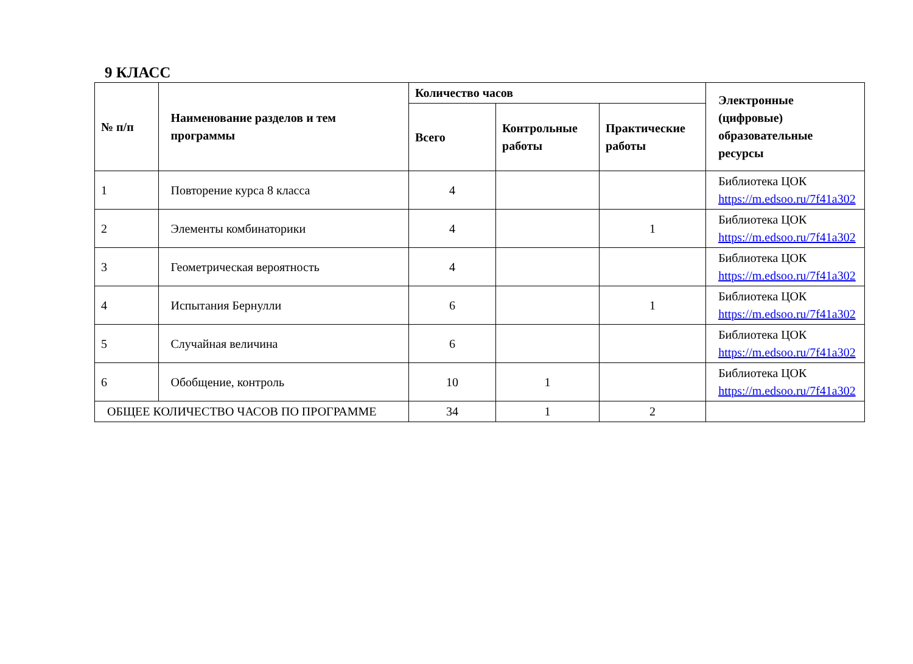9 КЛАСС
| № п/п | Наименование разделов и тем программы | Количество часов | | | Электронные (цифровые) образовательные ресурсы |
| --- | --- | --- | --- | --- | --- |
| | | Всего | Контрольные работы | Практические работы | |
| 1 | Повторение курса 8 класса | 4 | | | Библиотека ЦОК https://m.edsoo.ru/7f41a302 |
| 2 | Элементы комбинаторики | 4 | | 1 | Библиотека ЦОК https://m.edsoo.ru/7f41a302 |
| 3 | Геометрическая вероятность | 4 | | | Библиотека ЦОК https://m.edsoo.ru/7f41a302 |
| 4 | Испытания Бернулли | 6 | | 1 | Библиотека ЦОК https://m.edsoo.ru/7f41a302 |
| 5 | Случайная величина | 6 | | | Библиотека ЦОК https://m.edsoo.ru/7f41a302 |
| 6 | Обобщение, контроль | 10 | 1 | | Библиотека ЦОК https://m.edsoo.ru/7f41a302 |
| ОБЩЕЕ КОЛИЧЕСТВО ЧАСОВ ПО ПРОГРАММЕ | | 34 | 1 | 2 | |